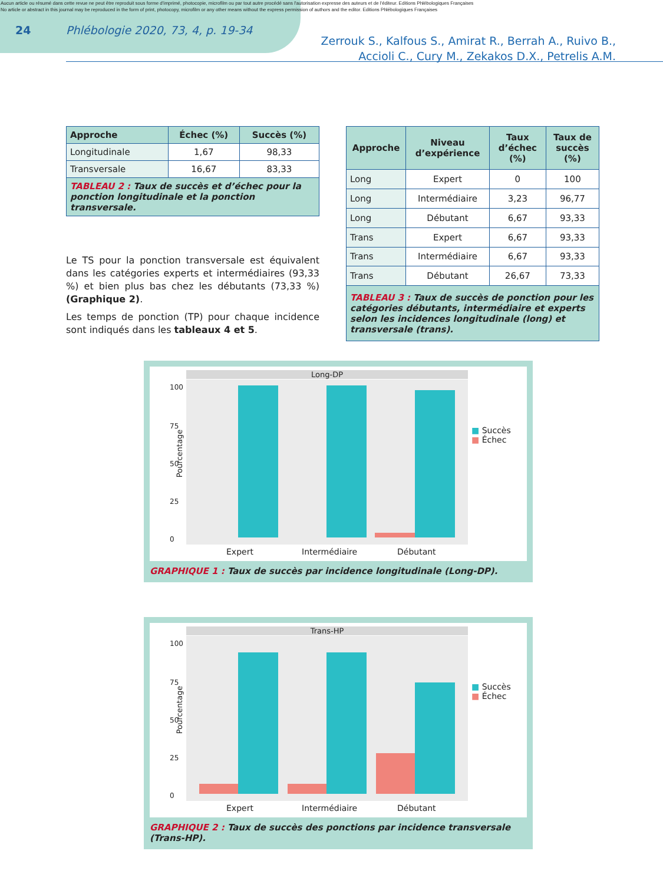Aucun article ou résumé dans cette revue ne peut être reproduit sous forme d'imprimé, photocopie, microfilm ou par tout autre procédé sans l'autorisation expresse des auteurs et de l'éditeur. Editions Phlébologiques Françaises
No article or abstract in this journal may be reproduced in the form of print, photocopy, microfilm or any other means without the express permission of authors and the editor. Editions Phlébologiques Françaises
24 Phlébologie 2020, 73, 4, p. 19-34
Zerrouk S., Kalfous S., Amirat R., Berrah A., Ruivo B.,
Accioli C., Cury M., Zekakos D.X., Petrelis A.M.
| Approche | Échec (%) | Succès (%) |
| --- | --- | --- |
| Longitudinale | 1,67 | 98,33 |
| Transversale | 16,67 | 83,33 |
| TABLEAU 2 : Taux de succès et d’échec pour la ponction longitudinale et la ponction transversale. | | |
Le TS pour la ponction transversale est équivalent dans les catégories experts et intermédiaires (93,33 %) et bien plus bas chez les débutants (73,33 %) (Graphique 2).
Les temps de ponction (TP) pour chaque incidence sont indiqués dans les tableaux 4 et 5.
| Approche | Niveau d’expérience | Taux d’échec (%) | Taux de succès (%) |
| --- | --- | --- | --- |
| Long | Expert | 0 | 100 |
| Long | Intermédiaire | 3,23 | 96,77 |
| Long | Débutant | 6,67 | 93,33 |
| Trans | Expert | 6,67 | 93,33 |
| Trans | Intermédiaire | 6,67 | 93,33 |
| Trans | Débutant | 26,67 | 73,33 |
| TABLEAU 3 : Taux de succès de ponction pour les catégories débutants, intermédiaire et experts selon les incidences longitudinale (long) et transversale (trans). | | | |
Long-DP
Pourcentage
100
75
50
25
0
Expert Intermédiaire Débutant
■ Succès
■ Échec
GRAPHIQUE 1 : Taux de succès par incidence longitudinale (Long-DP).
Trans-HP
Pourcentage
100
75
50
25
0
Expert Intermédiaire Débutant
■ Succès
■ Échec
GRAPHIQUE 2 : Taux de succès des ponctions par incidence transversale (Trans-HP).